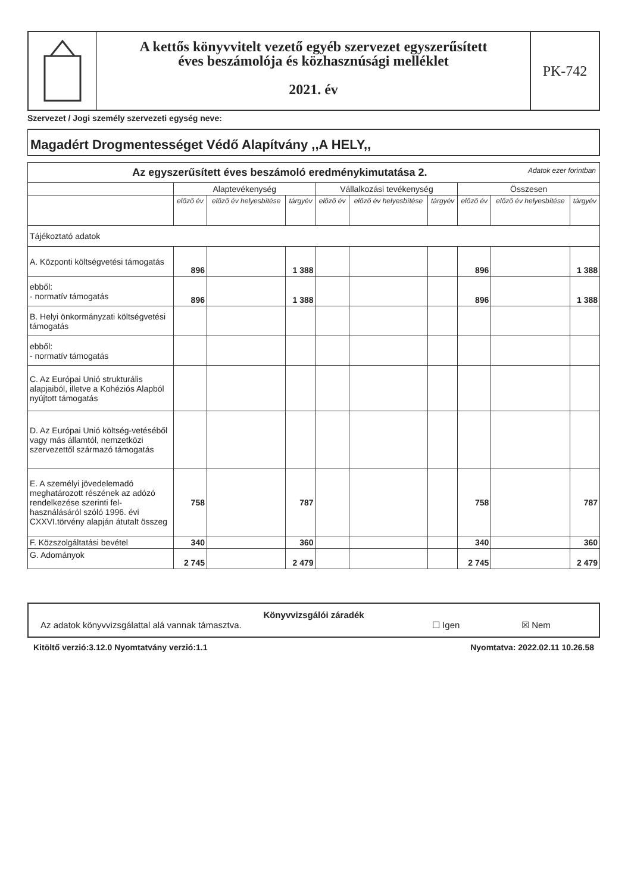A kettős könyvvitelt vezető egyéb szervezet egyszerűsített
éves beszámolója és közhasznúsági melléklet
2021. év
PK-742
Szervezet / Jogi személy szervezeti egység neve:
Magadért Drogmentességet Védő Alapítvány ,,A HELY,,
| Az egyszerűsített éves beszámoló eredménykimutatása 2. Adatok ezer forintban | | | | | | | | | |
| --- | --- | --- | --- | --- | --- | --- | --- | --- | --- |
| | Alaptevékenység | | | Vállalkozási tevékenység | | | Összesen | | |
| | előző év | előző év helyesbítése | tárgyév | előző év | előző év helyesbítése | tárgyév | előző év | előző év helyesbítése | tárgyév |
| Tájékoztató adatok | | | | | | | | | |
| A. Központi költségvetési támogatás | 896 | | 1 388 | | | | 896 | | 1 388 |
| ebből: - normatív támogatás | 896 | | 1 388 | | | | 896 | | 1 388 |
| B. Helyi önkormányzati költségvetési támogatás | | | | | | | | | |
| ebből: - normatív támogatás | | | | | | | | | |
| C. Az Európai Unió strukturális alapjaiból, illetve a Kohéziós Alapból nyújtott támogatás | | | | | | | | | |
| D. Az Európai Unió költség-vetéséből vagy más államtól, nemzetközi szervezettől származó támogatás | | | | | | | | | |
| E. A személyi jövedelemadó meghatározott részének az adózó rendelkezése szerinti fel-használásáról szóló 1996. évi CXXVI.törvény alapján átutalt összeg | 758 | | 787 | | | | 758 | | 787 |
| F. Közszolgáltatási bevétel | 340 | | 360 | | | | 340 | | 360 |
| G. Adományok | 2 745 | | 2 479 | | | | 2 745 | | 2 479 |
Könyvvizsgálói záradék
Az adatok könyvvizsgálattal alá vannak támasztva. ☐ Igen ☒ Nem
Kitöltő verzió:3.12.0 Nyomtatvány verzió:1.1 Nyomtatva: 2022.02.11 10.26.58